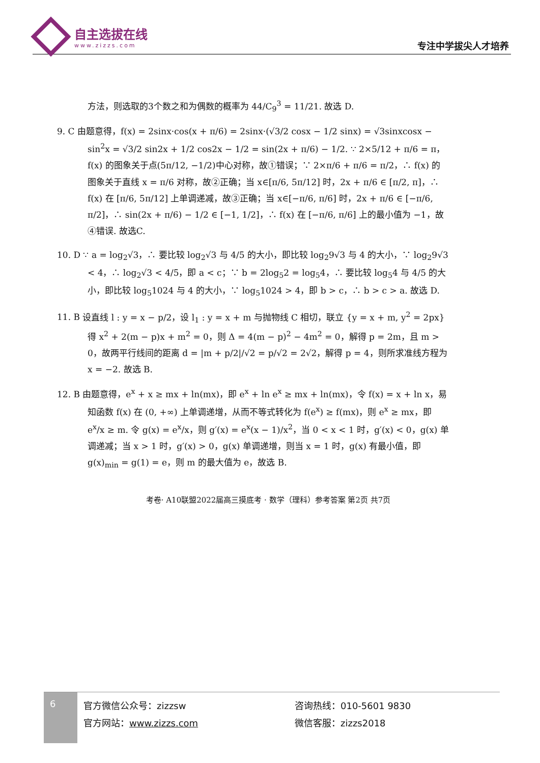自主选拔在线
www.zizzs.com
专注中学拔尖人才培养
方法，则选取的3个数之和为偶数的概率为 44/C<sub>9</sub><sup>3</sup> = 11/21. 故选 D.
9. C 由题意得，f(x) = 2sinx·cos(x + π/6) = 2sinx·(√3/2 cosx − 1/2 sinx) = √3sinxcosx − sin<sup>2</sup>x = √3/2 sin2x + 1/2 cos2x − 1/2 = sin(2x + π/6) − 1/2. ∵ 2×5/12 + π/6 = π，f(x) 的图象关于点(5π/12, −1/2)中心对称，故①错误；∵ 2×π/6 + π/6 = π/2，∴ f(x) 的图象关于直线 x = π/6 对称，故②正确；当 x∈[π/6, 5π/12] 时，2x + π/6 ∈ [π/2, π]，∴ f(x) 在 [π/6, 5π/12] 上单调递减，故③正确；当 x∈[−π/6, π/6] 时，2x + π/6 ∈ [−π/6, π/2]，∴ sin(2x + π/6) − 1/2 ∈ [−1, 1/2]，∴ f(x) 在 [−π/6, π/6] 上的最小值为 −1，故④错误. 故选C.
10. D ∵ a = log<sub>2</sub>√3，∴ 要比较 log<sub>2</sub>√3 与 4/5 的大小，即比较 log<sub>2</sub>9√3 与 4 的大小，∵ log<sub>2</sub>9√3 < 4，∴ log<sub>2</sub>√3 < 4/5，即 a < c；∵ b = 2log<sub>5</sub>2 = log<sub>5</sub>4，∴ 要比较 log<sub>5</sub>4 与 4/5 的大小，即比较 log<sub>5</sub>1024 与 4 的大小，∵ log<sub>5</sub>1024 > 4，即 b > c，∴ b > c > a. 故选 D.
11. B 设直线 l : y = x − p/2，设 l<sub>1</sub> : y = x + m 与抛物线 C 相切，联立 {y = x + m, y<sup>2</sup> = 2px} 得 x<sup>2</sup> + 2(m − p)x + m<sup>2</sup> = 0，则 Δ = 4(m − p)<sup>2</sup> − 4m<sup>2</sup> = 0，解得 p = 2m，且 m > 0，故两平行线间的距离 d = |m + p/2|/√2 = p/√2 = 2√2，解得 p = 4，则所求准线方程为 x = −2. 故选 B.
12. B 由题意得，e<sup>x</sup> + x ≥ mx + ln(mx)，即 e<sup>x</sup> + ln e<sup>x</sup> ≥ mx + ln(mx)，令 f(x) = x + ln x，易知函数 f(x) 在 (0, +∞) 上单调递增，从而不等式转化为 f(e<sup>x</sup>) ≥ f(mx)，则 e<sup>x</sup> ≥ mx，即 e<sup>x</sup>/x ≥ m. 令 g(x) = e<sup>x</sup>/x，则 g′(x) = e<sup>x</sup>(x − 1)/x<sup>2</sup>，当 0 < x < 1 时，g′(x) < 0，g(x) 单调递减；当 x > 1 时，g′(x) > 0，g(x) 单调递增，则当 x = 1 时，g(x) 有最小值，即 g(x)<sub>min</sub> = g(1) = e，则 m 的最大值为 e，故选 B.
考卷· A10联盟2022届高三摸底考 · 数学（理科）参考答案 第2页 共7页
6
官方微信公众号：zizzsw
官方网站：www.zizzs.com
咨询热线：010-5601 9830
微信客服：zizzs2018